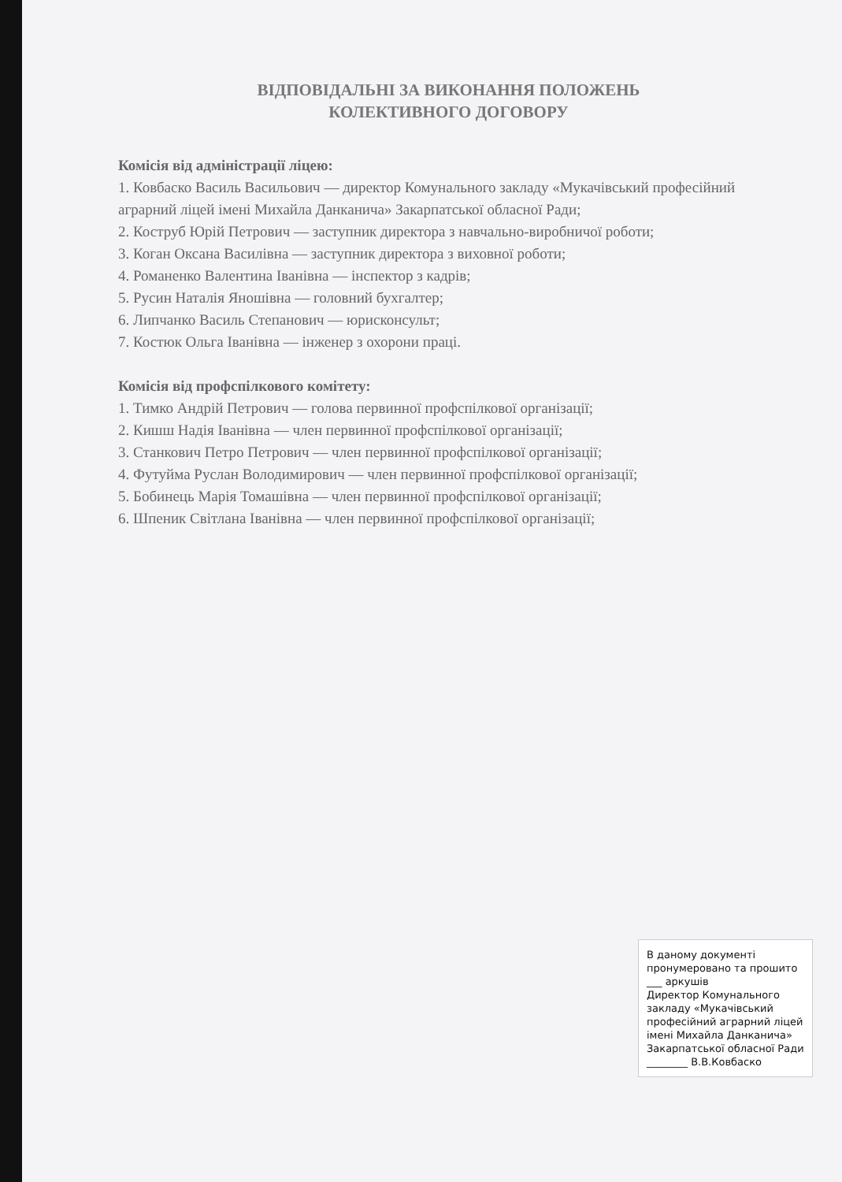ВІДПОВІДАЛЬНІ ЗА ВИКОНАННЯ ПОЛОЖЕНЬ
КОЛЕКТИВНОГО ДОГОВОРУ
Комісія від адміністрації ліцею:
1. Ковбаско Василь Васильович — директор Комунального закладу «Мукачівський професійний аграрний ліцей імені Михайла Данканича» Закарпатської обласної Ради;
2. Коструб Юрій Петрович — заступник директора з навчально-виробничої роботи;
3. Коган Оксана Василівна — заступник директора з виховної роботи;
4. Романенко Валентина Іванівна — інспектор з кадрів;
5. Русин Наталія Яношівна — головний бухгалтер;
6. Липчанко Василь Степанович — юрисконсульт;
7. Костюк Ольга Іванівна — інженер з охорони праці.
Комісія від профспілкового комітету:
1. Тимко Андрій Петрович — голова первинної профспілкової організації;
2. Кишш Надія Іванівна — член первинної профспілкової організації;
3. Станкович Петро Петрович — член первинної профспілкової організації;
4. Футуйма Руслан Володимирович — член первинної профспілкової організації;
5. Бобинець Марія Томашівна — член первинної профспілкової організації;
6. Шпеник Світлана Іванівна — член первинної профспілкової організації;
В даному документі пронумеровано та прошито ___ аркушів
Директор Комунального закладу «Мукачівський професійний аграрний ліцей імені Михайла Данканича» Закарпатської обласної Ради
________ В.В.Ковбаско